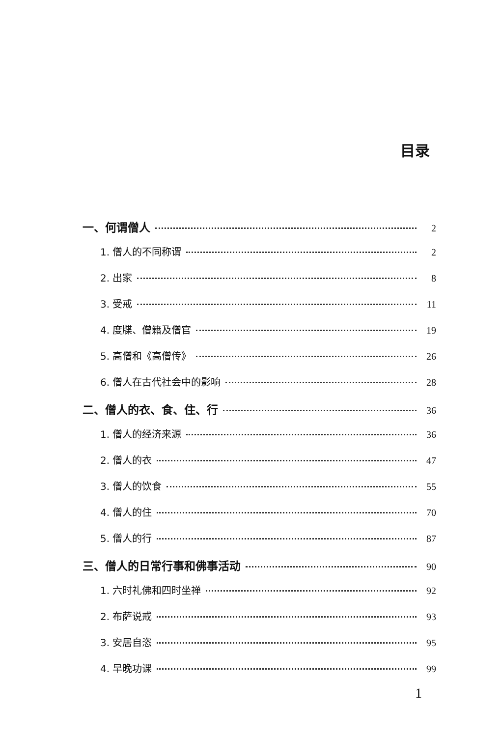目录
一、何谓僧人 2
1. 僧人的不同称谓 2
2. 出家 8
3. 受戒 11
4. 度牒、僧籍及僧官 19
5. 高僧和《高僧传》 26
6. 僧人在古代社会中的影响 28
二、僧人的衣、食、住、行 36
1. 僧人的经济来源 36
2. 僧人的衣 47
3. 僧人的饮食 55
4. 僧人的住 70
5. 僧人的行 87
三、僧人的日常行事和佛事活动 90
1. 六时礼佛和四时坐禅 92
2. 布萨说戒 93
3. 安居自恣 95
4. 早晚功课 99
1